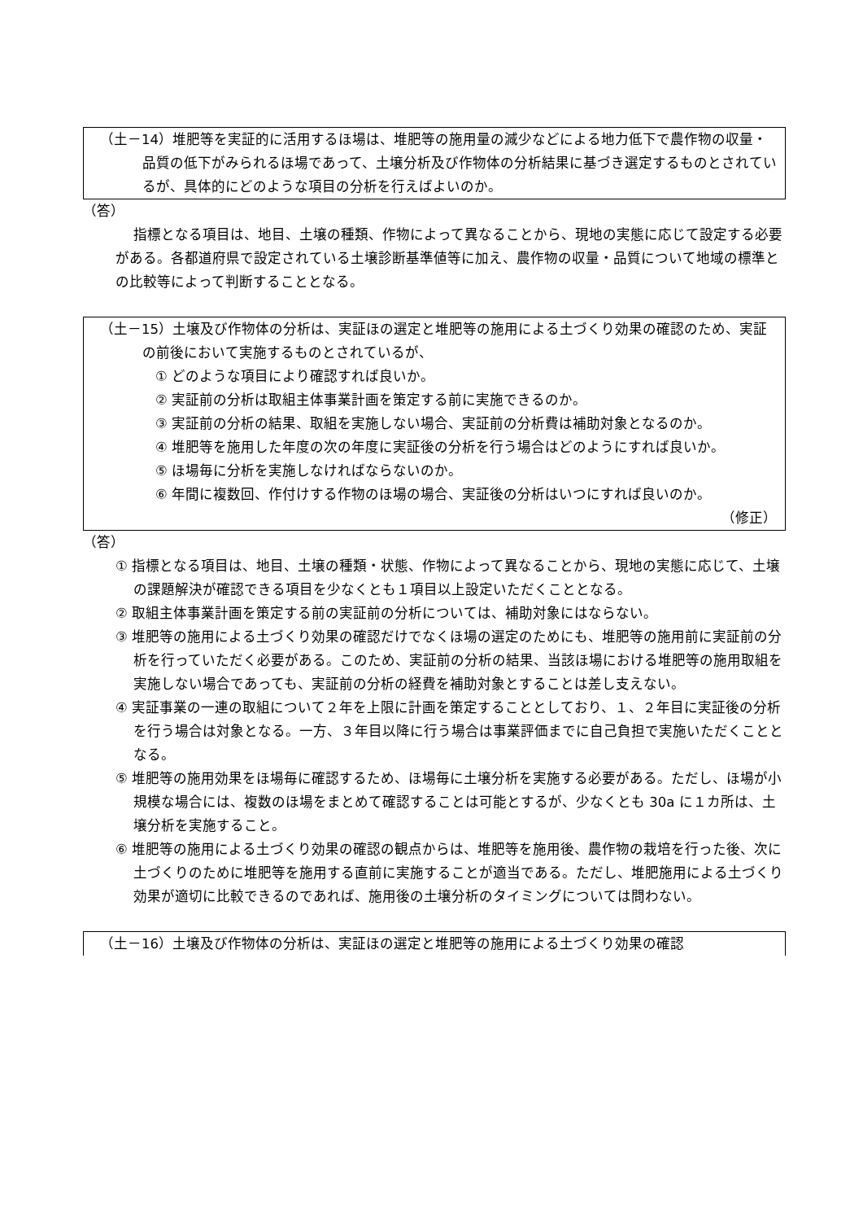（土－14）堆肥等を実証的に活用するほ場は、堆肥等の施用量の減少などによる地力低下で農作物の収量・品質の低下がみられるほ場であって、土壌分析及び作物体の分析結果に基づき選定するものとされているが、具体的にどのような項目の分析を行えばよいのか。
（答）
指標となる項目は、地目、土壌の種類、作物によって異なることから、現地の実態に応じて設定する必要がある。各都道府県で設定されている土壌診断基準値等に加え、農作物の収量・品質について地域の標準との比較等によって判断することとなる。
（土－15）土壌及び作物体の分析は、実証ほの選定と堆肥等の施用による土づくり効果の確認のため、実証の前後において実施するものとされているが、
① どのような項目により確認すれば良いか。
② 実証前の分析は取組主体事業計画を策定する前に実施できるのか。
③ 実証前の分析の結果、取組を実施しない場合、実証前の分析費は補助対象となるのか。
④ 堆肥等を施用した年度の次の年度に実証後の分析を行う場合はどのようにすれば良いか。
⑤ ほ場毎に分析を実施しなければならないのか。
⑥ 年間に複数回、作付けする作物のほ場の場合、実証後の分析はいつにすれば良いのか。
（修正）
（答）
① 指標となる項目は、地目、土壌の種類・状態、作物によって異なることから、現地の実態に応じて、土壌の課題解決が確認できる項目を少なくとも１項目以上設定いただくこととなる。
② 取組主体事業計画を策定する前の実証前の分析については、補助対象にはならない。
③ 堆肥等の施用による土づくり効果の確認だけでなくほ場の選定のためにも、堆肥等の施用前に実証前の分析を行っていただく必要がある。このため、実証前の分析の結果、当該ほ場における堆肥等の施用取組を実施しない場合であっても、実証前の分析の経費を補助対象とすることは差し支えない。
④ 実証事業の一連の取組について２年を上限に計画を策定することとしており、１、２年目に実証後の分析を行う場合は対象となる。一方、３年目以降に行う場合は事業評価までに自己負担で実施いただくこととなる。
⑤ 堆肥等の施用効果をほ場毎に確認するため、ほ場毎に土壌分析を実施する必要がある。ただし、ほ場が小規模な場合には、複数のほ場をまとめて確認することは可能とするが、少なくとも 30a に１カ所は、土壌分析を実施すること。
⑥ 堆肥等の施用による土づくり効果の確認の観点からは、堆肥等を施用後、農作物の栽培を行った後、次に土づくりのために堆肥等を施用する直前に実施することが適当である。ただし、堆肥施用による土づくり効果が適切に比較できるのであれば、施用後の土壌分析のタイミングについては問わない。
（土－16）土壌及び作物体の分析は、実証ほの選定と堆肥等の施用による土づくり効果の確認